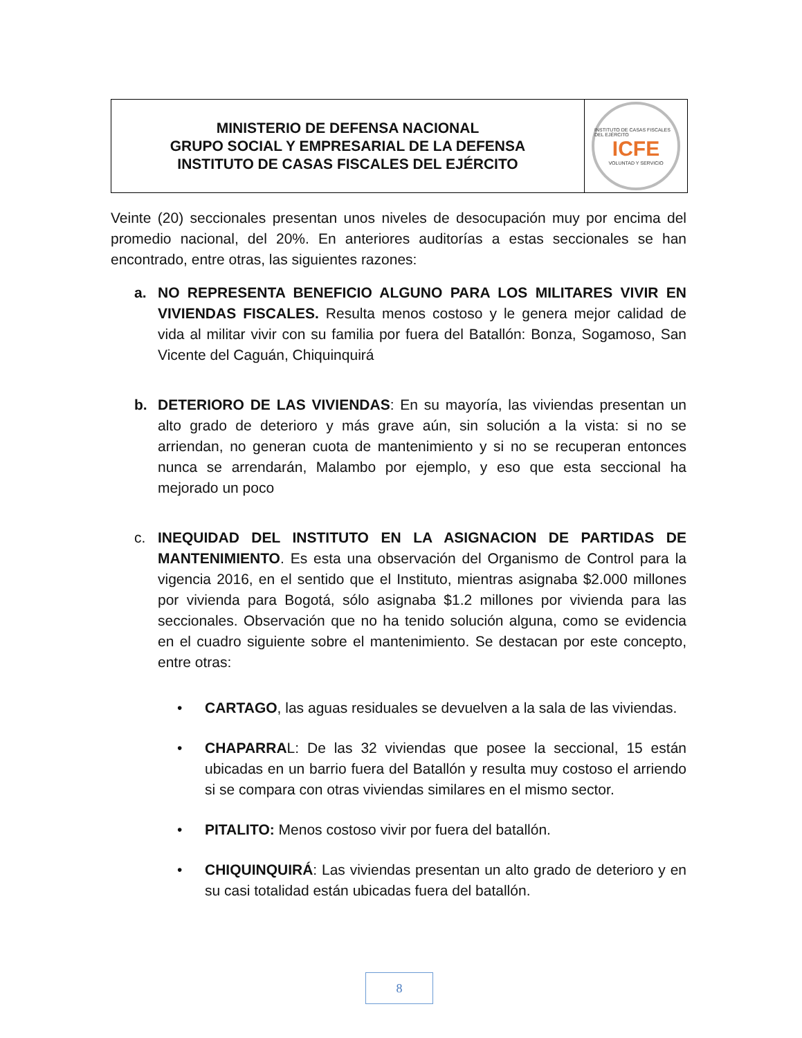MINISTERIO DE DEFENSA NACIONAL
GRUPO SOCIAL Y EMPRESARIAL DE LA DEFENSA
INSTITUTO DE CASAS FISCALES DEL EJÉRCITO
INSTITUTO DE CASAS FISCALES DEL EJÉRCITO
ICFE
VOLUNTAD Y SERVICIO
Veinte (20) seccionales presentan unos niveles de desocupación muy por encima del promedio nacional, del 20%. En anteriores auditorías a estas seccionales se han encontrado, entre otras, las siguientes razones:
a. NO REPRESENTA BENEFICIO ALGUNO PARA LOS MILITARES VIVIR EN VIVIENDAS FISCALES. Resulta menos costoso y le genera mejor calidad de vida al militar vivir con su familia por fuera del Batallón: Bonza, Sogamoso, San Vicente del Caguán, Chiquinquirá
b. DETERIORO DE LAS VIVIENDAS: En su mayoría, las viviendas presentan un alto grado de deterioro y más grave aún, sin solución a la vista: si no se arriendan, no generan cuota de mantenimiento y si no se recuperan entonces nunca se arrendarán, Malambo por ejemplo, y eso que esta seccional ha mejorado un poco
c. INEQUIDAD DEL INSTITUTO EN LA ASIGNACION DE PARTIDAS DE MANTENIMIENTO. Es esta una observación del Organismo de Control para la vigencia 2016, en el sentido que el Instituto, mientras asignaba $2.000 millones por vivienda para Bogotá, sólo asignaba $1.2 millones por vivienda para las seccionales. Observación que no ha tenido solución alguna, como se evidencia en el cuadro siguiente sobre el mantenimiento. Se destacan por este concepto, entre otras:
• CARTAGO, las aguas residuales se devuelven a la sala de las viviendas.
• CHAPARRAL: De las 32 viviendas que posee la seccional, 15 están ubicadas en un barrio fuera del Batallón y resulta muy costoso el arriendo si se compara con otras viviendas similares en el mismo sector.
• PITALITO: Menos costoso vivir por fuera del batallón.
• CHIQUINQUIRÁ: Las viviendas presentan un alto grado de deterioro y en su casi totalidad están ubicadas fuera del batallón.
8